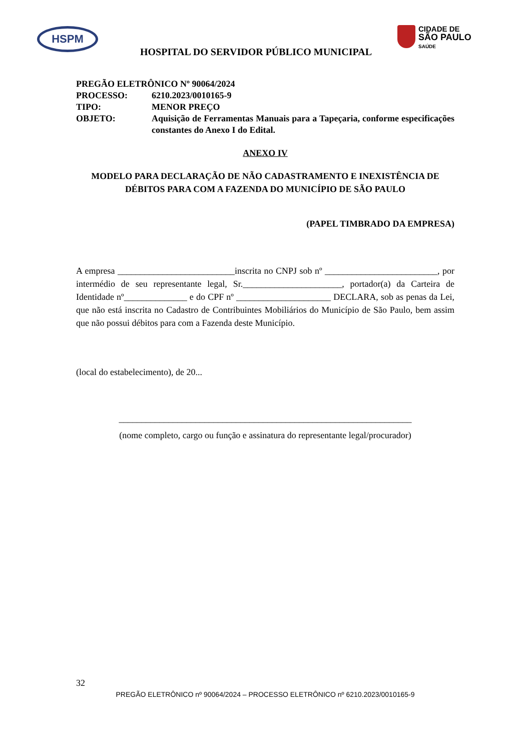HSPM
CIDADE DE
SÃO PAULO
SAÚDE
HOSPITAL DO SERVIDOR PÚBLICO MUNICIPAL
| PREGÃO ELETRÔNICO Nº 90064/2024 | |
| PROCESSO: | 6210.2023/0010165-9 |
| TIPO: | MENOR PREÇO |
| OBJETO: | Aquisição de Ferramentas Manuais para a Tapeçaria, conforme especificações constantes do Anexo I do Edital. |
ANEXO IV
MODELO PARA DECLARAÇÃO DE NÃO CADASTRAMENTO E INEXISTÊNCIA DE DÉBITOS PARA COM A FAZENDA DO MUNICÍPIO DE SÃO PAULO
(PAPEL TIMBRADO DA EMPRESA)
A empresa __________________________inscrita no CNPJ sob nº _________________________, por intermédio de seu representante legal, Sr.______________________, portador(a) da Carteira de Identidade nº______________ e do CPF nº _____________________ DECLARA, sob as penas da Lei, que não está inscrita no Cadastro de Contribuintes Mobiliários do Município de São Paulo, bem assim que não possui débitos para com a Fazenda deste Município.
(local do estabelecimento), de 20...
_________________________________________________________________
(nome completo, cargo ou função e assinatura do representante legal/procurador)
32
PREGÃO ELETRÔNICO nº 90064/2024 – PROCESSO ELETRÔNICO nº 6210.2023/0010165-9